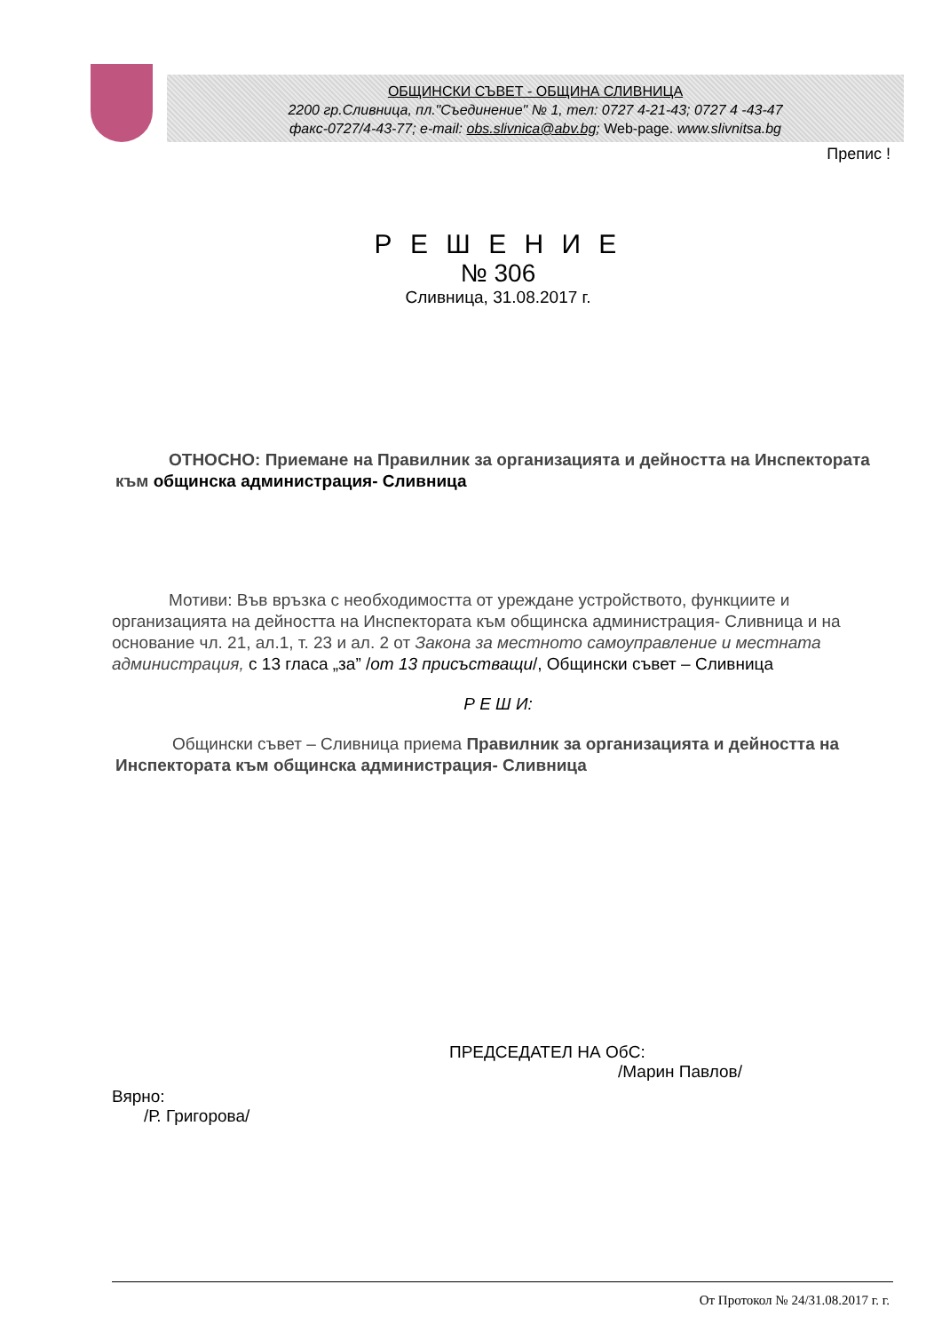ОБЩИНСКИ СЪВЕТ - ОБЩИНА СЛИВНИЦА
2200 гр.Сливница, пл."Съединение" № 1, тел: 0727 4-21-43; 0727 4 -43-47
факс-0727/4-43-77; e-mail: obs.slivnica@abv.bg; Web-page. www.slivnitsa.bg
Препис !
Р Е Ш Е Н И Е
№ 306
Сливница, 31.08.2017 г.
ОТНОСНО: Приемане на Правилник за организацията и дейността на Инспектората към общинска администрация- Сливница
Мотиви: Във връзка с необходимостта от уреждане устройството, функциите и организацията на дейността на Инспектората към общинска администрация- Сливница и на основание чл. 21, ал.1, т. 23 и ал. 2 от Закона за местното самоуправление и местната администрация, с 13 гласа „за” /от 13 присъстващи/, Общински съвет – Сливница
Р Е Ш И:
Общински съвет – Сливница приема Правилник за организацията и дейността на Инспектората към общинска администрация- Сливница
ПРЕДСЕДАТЕЛ НА ОбС:
/Марин Павлов/
Вярно:
/Р. Григорова/
От Протокол № 24/31.08.2017 г. г.